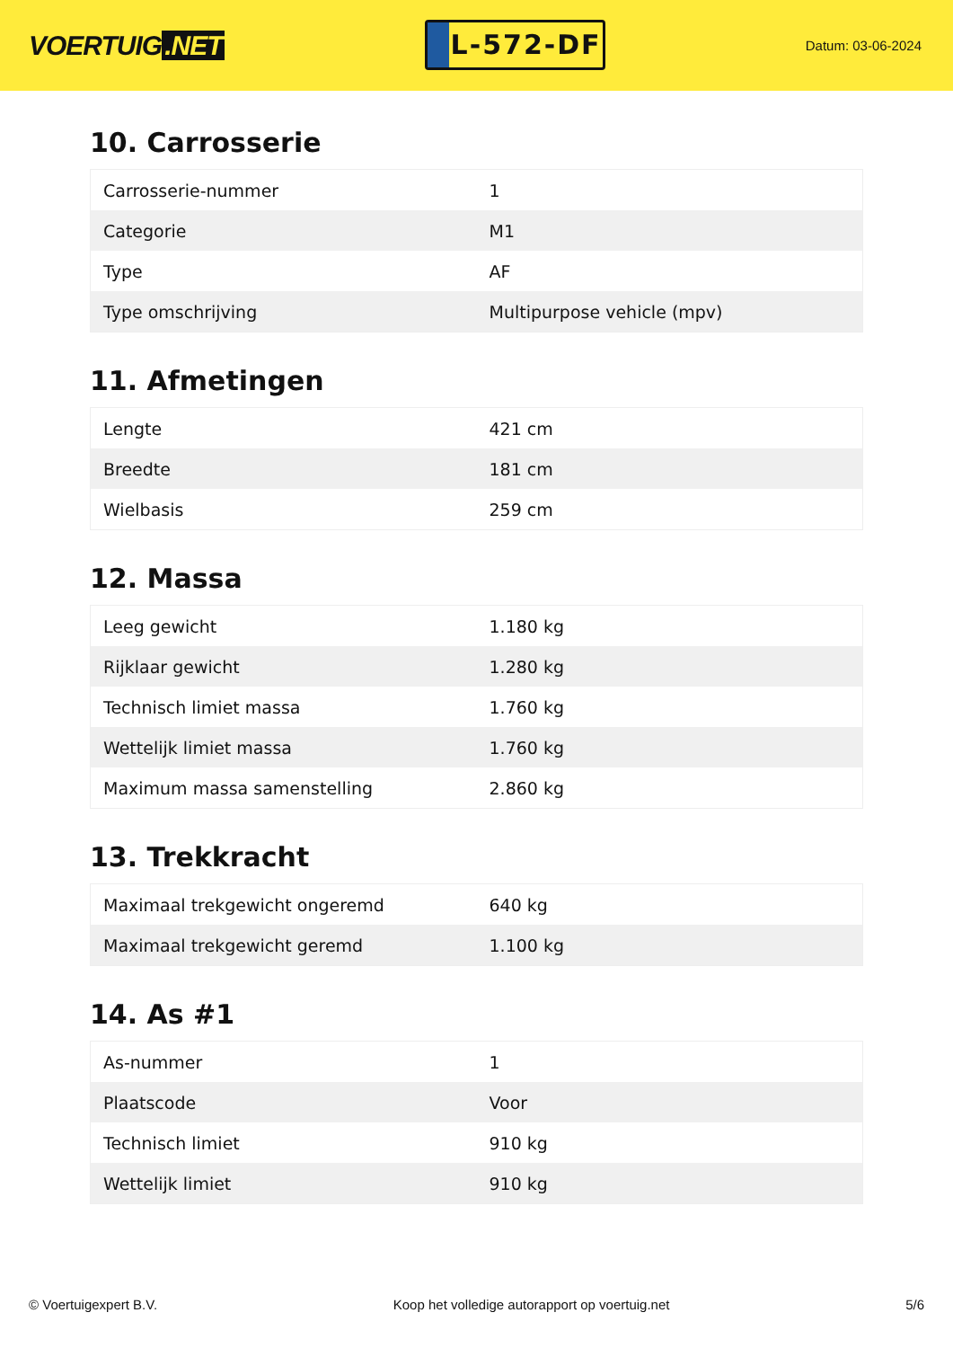VOERTUIG.NET
L-572-DF
Datum: 03-06-2024
10. Carrosserie
| Carrosserie-nummer | 1 |
| Categorie | M1 |
| Type | AF |
| Type omschrijving | Multipurpose vehicle (mpv) |
11. Afmetingen
| Lengte | 421 cm |
| Breedte | 181 cm |
| Wielbasis | 259 cm |
12. Massa
| Leeg gewicht | 1.180 kg |
| Rijklaar gewicht | 1.280 kg |
| Technisch limiet massa | 1.760 kg |
| Wettelijk limiet massa | 1.760 kg |
| Maximum massa samenstelling | 2.860 kg |
13. Trekkracht
| Maximaal trekgewicht ongeremd | 640 kg |
| Maximaal trekgewicht geremd | 1.100 kg |
14. As #1
| As-nummer | 1 |
| Plaatscode | Voor |
| Technisch limiet | 910 kg |
| Wettelijk limiet | 910 kg |
© Voertuigexpert B.V. Koop het volledige autorapport op voertuig.net 5/6